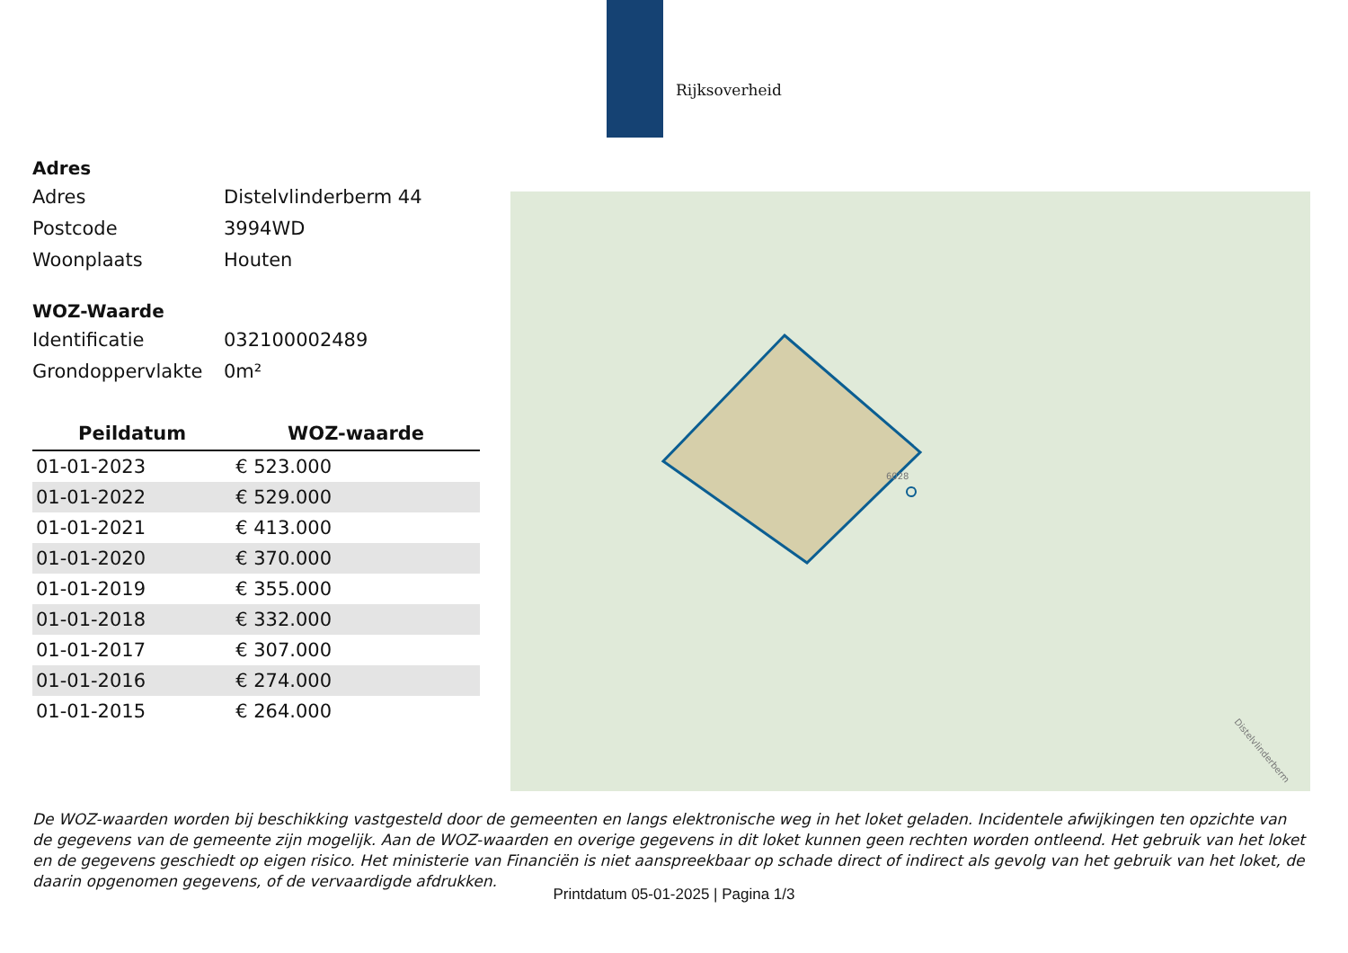Rijksoverheid
Adres
Adres Distelvlinderberm 44
Postcode 3994WD
Woonplaats Houten
WOZ-Waarde
Identificatie 032100002489
Grondoppervlakte 0m²
| Peildatum | WOZ-waarde |
| --- | --- |
| 01-01-2023 | € 523.000 |
| 01-01-2022 | € 529.000 |
| 01-01-2021 | € 413.000 |
| 01-01-2020 | € 370.000 |
| 01-01-2019 | € 355.000 |
| 01-01-2018 | € 332.000 |
| 01-01-2017 | € 307.000 |
| 01-01-2016 | € 274.000 |
| 01-01-2015 | € 264.000 |
6028
Distelvlinderberm
De WOZ-waarden worden bij beschikking vastgesteld door de gemeenten en langs elektronische weg in het loket geladen. Incidentele afwijkingen ten opzichte van de gegevens van de gemeente zijn mogelijk. Aan de WOZ-waarden en overige gegevens in dit loket kunnen geen rechten worden ontleend. Het gebruik van het loket en de gegevens geschiedt op eigen risico. Het ministerie van Financiën is niet aanspreekbaar op schade direct of indirect als gevolg van het gebruik van het loket, de daarin opgenomen gegevens, of de vervaardigde afdrukken.
Printdatum 05-01-2025 | Pagina 1/3